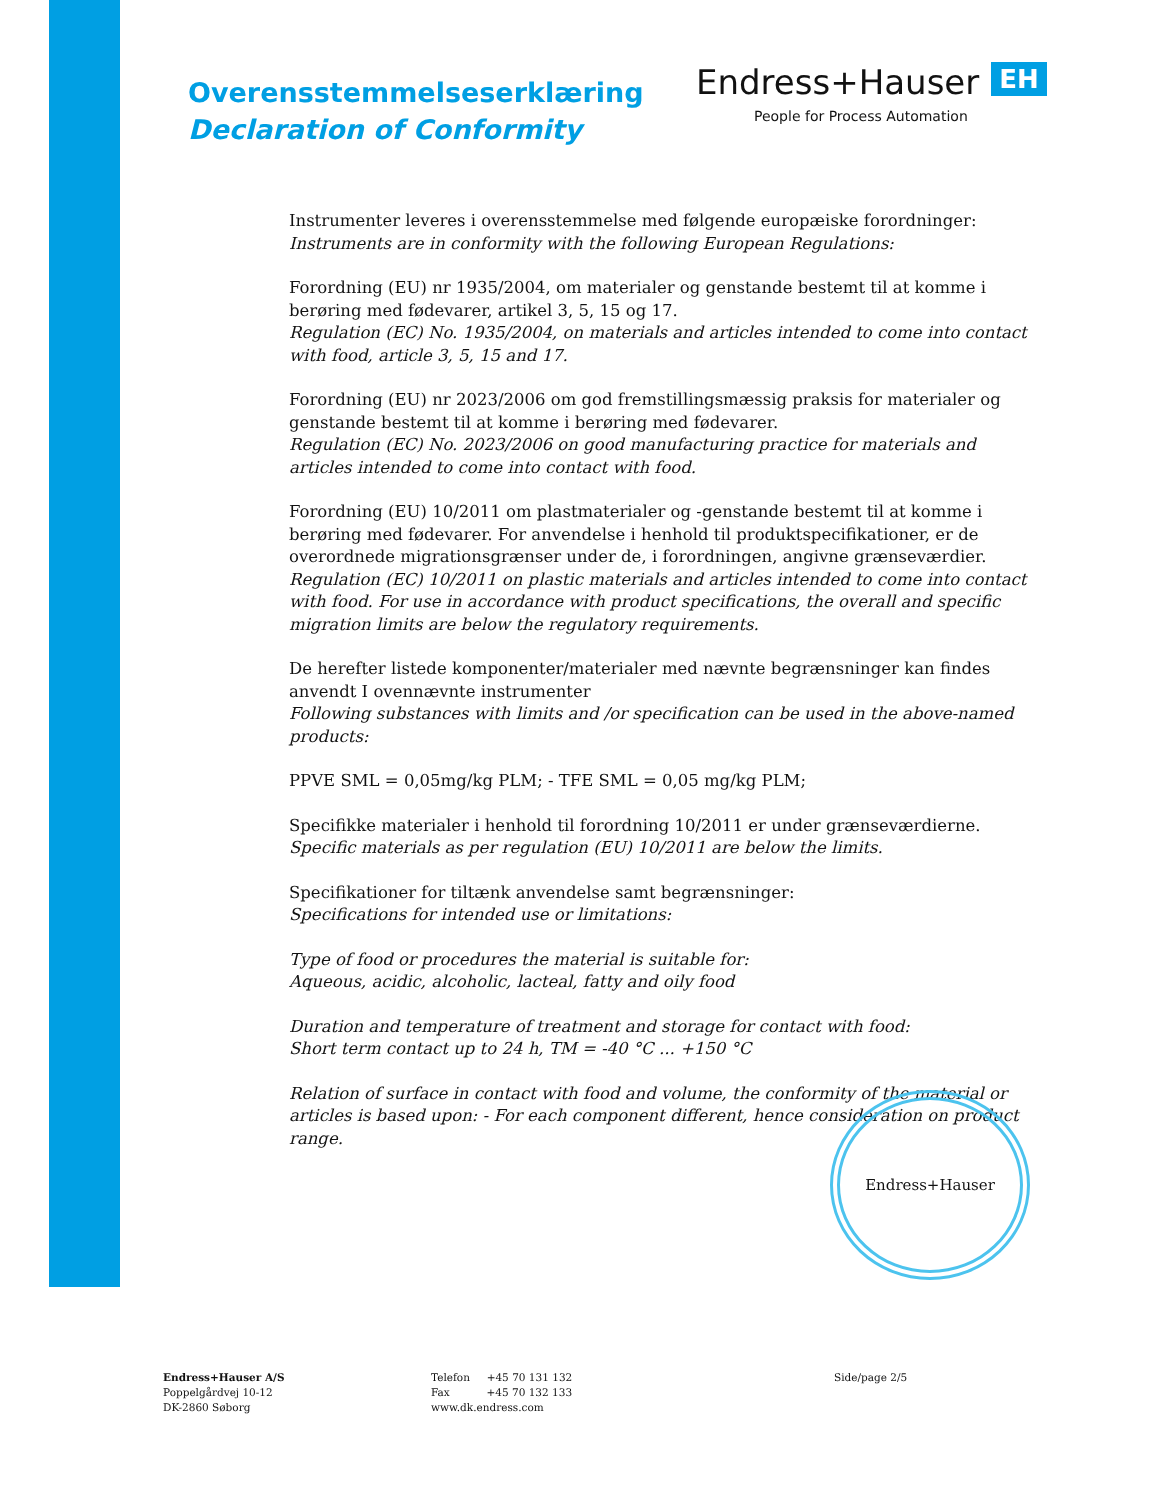Overensstemmelseserklæring
Declaration of Conformity
Endress+Hauser EH
People for Process Automation
Instrumenter leveres i overensstemmelse med følgende europæiske forordninger:
Instruments are in conformity with the following European Regulations:
Forordning (EU) nr 1935/2004, om materialer og genstande bestemt til at komme i berøring med fødevarer, artikel 3, 5, 15 og 17.
Regulation (EC) No. 1935/2004, on materials and articles intended to come into contact with food, article 3, 5, 15 and 17.
Forordning (EU) nr 2023/2006 om god fremstillingsmæssig praksis for materialer og genstande bestemt til at komme i berøring med fødevarer.
Regulation (EC) No. 2023/2006 on good manufacturing practice for materials and articles intended to come into contact with food.
Forordning (EU) 10/2011 om plastmaterialer og -genstande bestemt til at komme i berøring med fødevarer. For anvendelse i henhold til produktspecifikationer, er de overordnede migrationsgrænser under de, i forordningen, angivne grænseværdier.
Regulation (EC) 10/2011 on plastic materials and articles intended to come into contact with food. For use in accordance with product specifications, the overall and specific migration limits are below the regulatory requirements.
De herefter listede komponenter/materialer med nævnte begrænsninger kan findes anvendt I ovennævnte instrumenter
Following substances with limits and /or specification can be used in the above-named products:
PPVE SML = 0,05mg/kg PLM; - TFE SML = 0,05 mg/kg PLM;
Specifikke materialer i henhold til forordning 10/2011 er under grænseværdierne.
Specific materials as per regulation (EU) 10/2011 are below the limits.
Specifikationer for tiltænk anvendelse samt begrænsninger:
Specifications for intended use or limitations:
Type of food or procedures the material is suitable for:
Aqueous, acidic, alcoholic, lacteal, fatty and oily food
Duration and temperature of treatment and storage for contact with food:
Short term contact up to 24 h, TM = -40 °C ... +150 °C
Relation of surface in contact with food and volume, the conformity of the material or articles is based upon: - For each component different, hence consideration on product range.
Endress+Hauser
Endress+Hauser A/S
Poppelgårdvej 10-12
DK-2860 Søborg
Telefon +45 70 131 132
Fax +45 70 132 133
www.dk.endress.com
Side/page 2/5